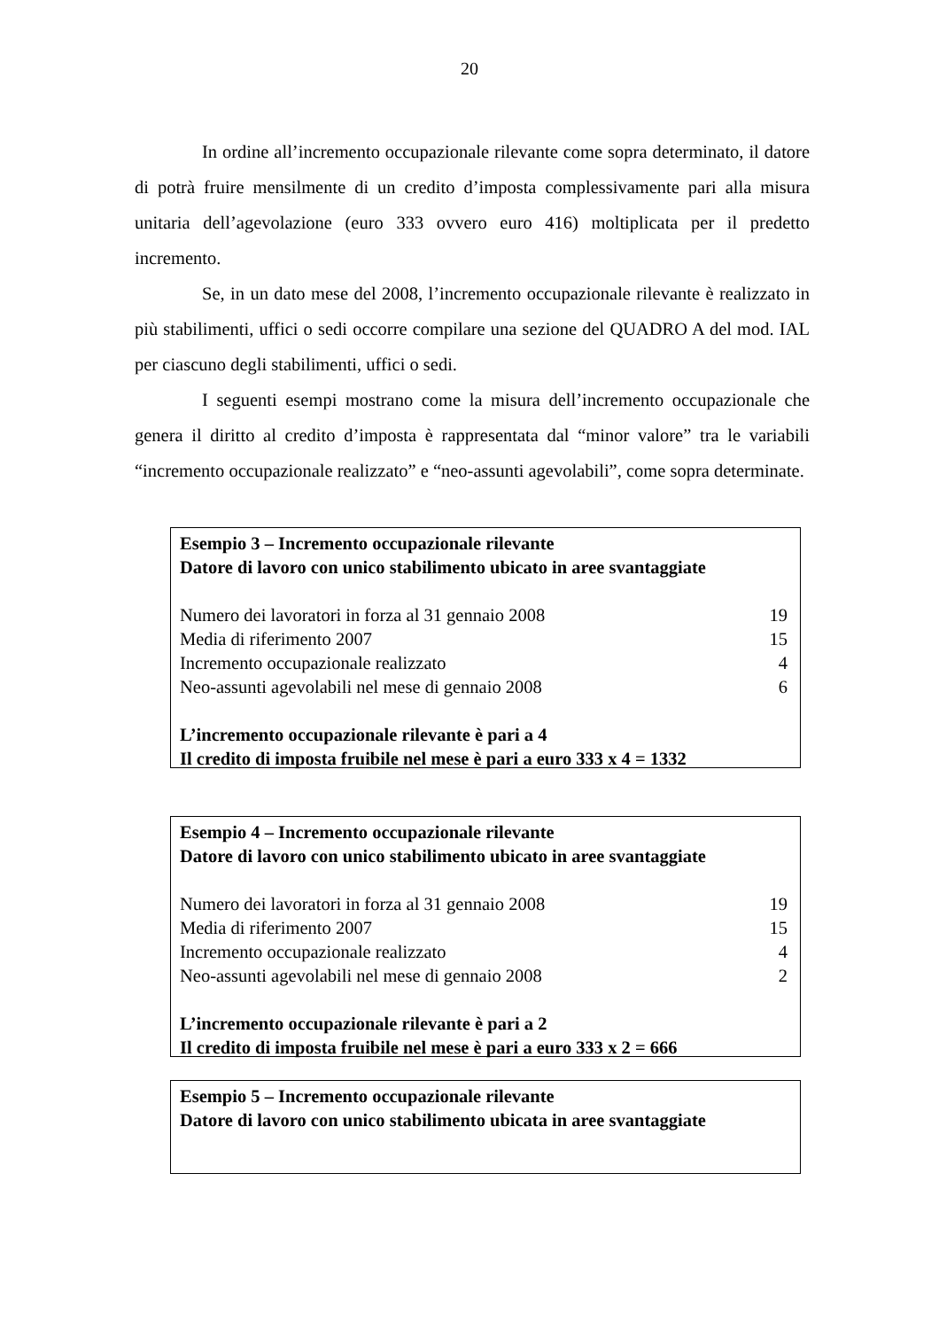20
In ordine all’incremento occupazionale rilevante come sopra determinato, il datore di potrà fruire mensilmente di un credito d’imposta complessivamente pari alla misura unitaria dell’agevolazione (euro 333 ovvero euro 416) moltiplicata per il predetto incremento.
Se, in un dato mese del 2008, l’incremento occupazionale rilevante è realizzato in più stabilimenti, uffici o sedi occorre compilare una sezione del QUADRO A del mod. IAL per ciascuno degli stabilimenti, uffici o sedi.
I seguenti esempi mostrano come la misura dell’incremento occupazionale che genera il diritto al credito d’imposta è rappresentata dal “minor valore” tra le variabili “incremento occupazionale realizzato” e “neo-assunti agevolabili”, come sopra determinate.
Esempio 3 – Incremento occupazionale rilevante
Datore di lavoro con unico stabilimento ubicato in aree svantaggiate
| Numero dei lavoratori in forza al 31 gennaio 2008 | 19 |
| Media di riferimento 2007 | 15 |
| Incremento occupazionale realizzato | 4 |
| Neo-assunti agevolabili nel mese di gennaio 2008 | 6 |
L’incremento occupazionale rilevante è pari a 4
Il credito di imposta fruibile nel mese è pari a euro 333 x 4 = 1332
Esempio 4 – Incremento occupazionale rilevante
Datore di lavoro con unico stabilimento ubicato in aree svantaggiate
| Numero dei lavoratori in forza al 31 gennaio 2008 | 19 |
| Media di riferimento 2007 | 15 |
| Incremento occupazionale realizzato | 4 |
| Neo-assunti agevolabili nel mese di gennaio 2008 | 2 |
L’incremento occupazionale rilevante è pari a 2
Il credito di imposta fruibile nel mese è pari a euro 333 x 2 = 666
Esempio 5 – Incremento occupazionale rilevante
Datore di lavoro con unico stabilimento ubicata in aree svantaggiate